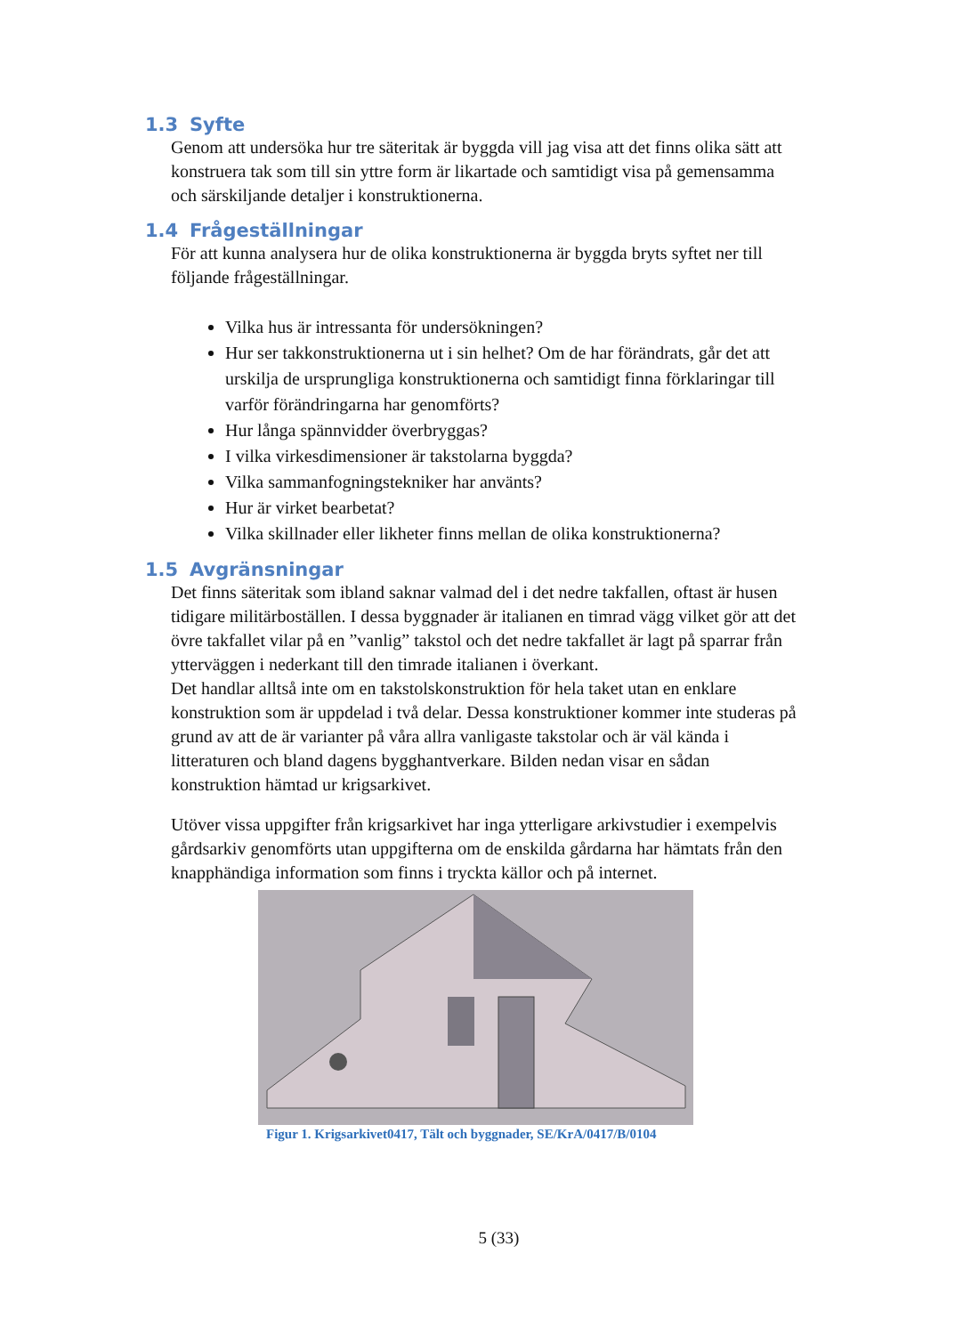1.3 Syfte
Genom att undersöka hur tre säteritak är byggda vill jag visa att det finns olika sätt att konstruera tak som till sin yttre form är likartade och samtidigt visa på gemensamma och särskiljande detaljer i konstruktionerna.
1.4 Frågeställningar
För att kunna analysera hur de olika konstruktionerna är byggda bryts syftet ner till följande frågeställningar.
Vilka hus är intressanta för undersökningen?
Hur ser takkonstruktionerna ut i sin helhet? Om de har förändrats, går det att urskilja de ursprungliga konstruktionerna och samtidigt finna förklaringar till varför förändringarna har genomförts?
Hur långa spännvidder överbryggas?
I vilka virkesdimensioner är takstolarna byggda?
Vilka sammanfogningstekniker har använts?
Hur är virket bearbetat?
Vilka skillnader eller likheter finns mellan de olika konstruktionerna?
1.5 Avgränsningar
Det finns säteritak som ibland saknar valmad del i det nedre takfallen, oftast är husen tidigare militärboställen. I dessa byggnader är italianen en timrad vägg vilket gör att det övre takfallet vilar på en ”vanlig” takstol och det nedre takfallet är lagt på sparrar från ytterväggen i nederkant till den timrade italianen i överkant.
Det handlar alltså inte om en takstolskonstruktion för hela taket utan en enklare konstruktion som är uppdelad i två delar. Dessa konstruktioner kommer inte studeras på grund av att de är varianter på våra allra vanligaste takstolar och är väl kända i litteraturen och bland dagens bygghantverkare. Bilden nedan visar en sådan konstruktion hämtad ur krigsarkivet.
Utöver vissa uppgifter från krigsarkivet har inga ytterligare arkivstudier i exempelvis gårdsarkiv genomförts utan uppgifterna om de enskilda gårdarna har hämtats från den knapphändiga information som finns i tryckta källor och på internet.
Figur 1. Krigsarkivet0417, Tält och byggnader, SE/KrA/0417/B/0104
5 (33)